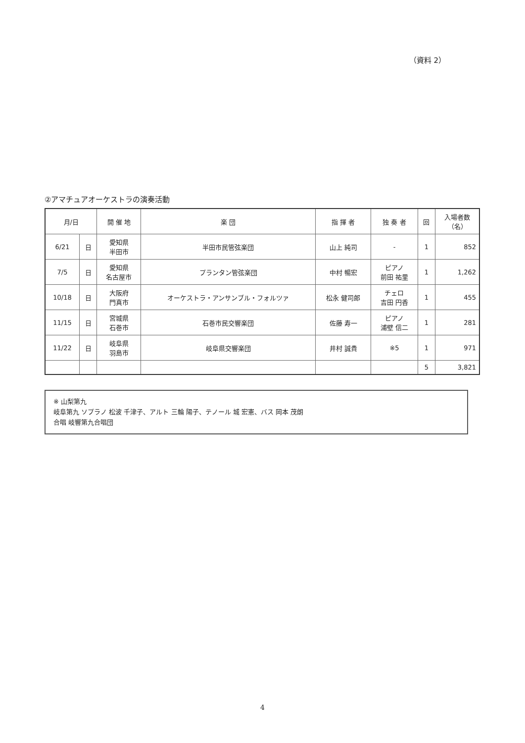（資料 2）
②アマチュアオーケストラの演奏活動
| 月/日 | | 開 催 地 | 楽 団 | 指 揮 者 | 独 奏 者 | 回 | 入場者数 （名） |
| --- | --- | --- | --- | --- | --- | --- | --- |
| 6/21 | 日 | 愛知県 半田市 | 半田市民管弦楽団 | 山上 純司 | - | 1 | 852 |
| 7/5 | 日 | 愛知県 名古屋市 | プランタン管弦楽団 | 中村 暢宏 | ピアノ 前田 祐里 | 1 | 1,262 |
| 10/18 | 日 | 大阪府 門真市 | オーケストラ・アンサンブル・フォルツァ | 松永 健司郎 | チェロ 吉田 円香 | 1 | 455 |
| 11/15 | 日 | 宮城県 石巻市 | 石巻市民交響楽団 | 佐藤 寿一 | ピアノ 浦壁 信二 | 1 | 281 |
| 11/22 | 日 | 岐阜県 羽島市 | 岐阜県交響楽団 | 井村 誠貴 | ※5 | 1 | 971 |
| | | | | | | 5 | 3,821 |
※ 山梨第九
岐阜第九 ソプラノ 松波 千津子、アルト 三輪 陽子、テノール 城 宏憲、バス 岡本 茂朗
合唱 岐響第九合唱団
4